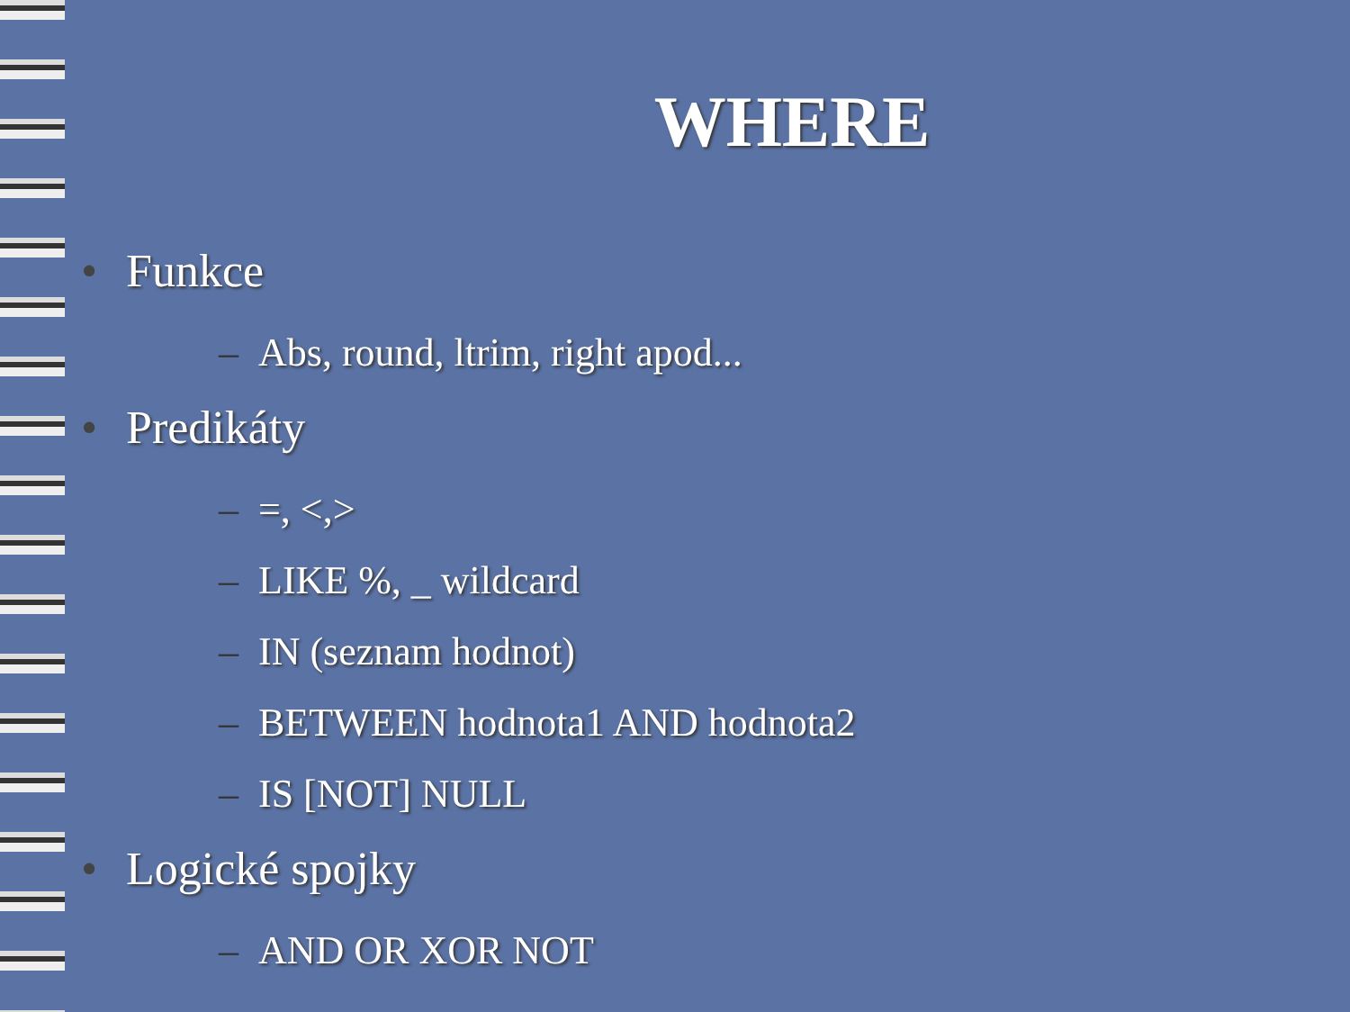WHERE
• Funkce
– Abs, round, ltrim, right apod...
• Predikáty
– =, <,>
– LIKE %, _ wildcard
– IN (seznam hodnot)
– BETWEEN hodnota1 AND hodnota2
– IS [NOT] NULL
• Logické spojky
– AND OR XOR NOT